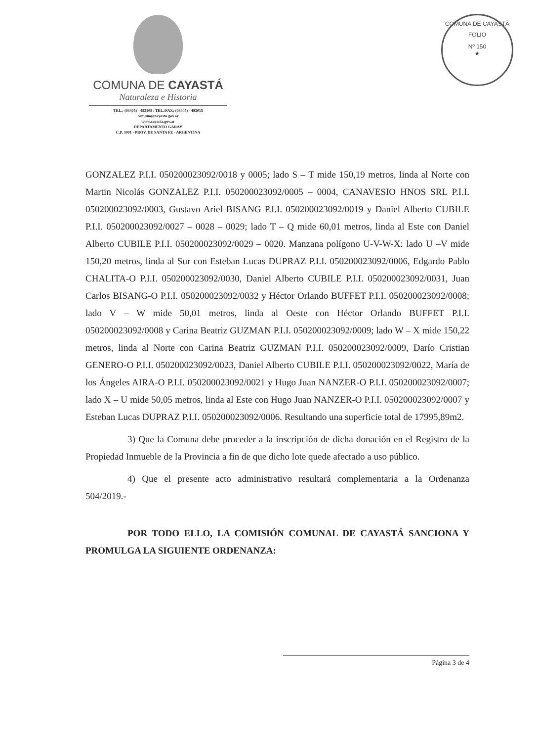COMUNA DE CAYASTÁ
Naturaleza e Historia
TEL.: (03405) - 493109 / TEL./FAX: (03405) - 493015
comuna@cayasta.gov.ar
www.cayasta.gov.ar
DEPARTAMENTO GARAY
C.P. 3001 - PROV. DE SANTA FE - ARGENTINA
COMUNA DE CAYASTÁ
FOLIO
Nº 150
★
GONZALEZ P.I.I. 050200023092/0018 y 0005; lado S – T mide 150,19 metros, linda al Norte con Martin Nicolás GONZALEZ P.I.I. 050200023092/0005 – 0004, CANAVESIO HNOS SRL P.I.I. 050200023092/0003, Gustavo Ariel BISANG P.I.I. 050200023092/0019 y Daniel Alberto CUBILE P.I.I. 050200023092/0027 – 0028 – 0029; lado T – Q mide 60,01 metros, linda al Este con Daniel Alberto CUBILE P.I.I. 050200023092/0029 – 0020. Manzana polígono U-V-W-X: lado U –V mide 150,20 metros, linda al Sur con Esteban Lucas DUPRAZ P.I.I. 050200023092/0006, Edgardo Pablo CHALITA-O P.I.I. 050200023092/0030, Daniel Alberto CUBILE P.I.I. 050200023092/0031, Juan Carlos BISANG-O P.I.I. 050200023092/0032 y Héctor Orlando BUFFET P.I.I. 050200023092/0008; lado V – W mide 50,01 metros, linda al Oeste con Héctor Orlando BUFFET P.I.I. 050200023092/0008 y Carina Beatriz GUZMAN P.I.I. 050200023092/0009; lado W – X mide 150,22 metros, linda al Norte con Carina Beatriz GUZMAN P.I.I. 050200023092/0009, Darío Cristian GENERO-O P.I.I. 050200023092/0023, Daniel Alberto CUBILE P.I.I. 050200023092/0022, María de los Ángeles AIRA-O P.I.I. 050200023092/0021 y Hugo Juan NANZER-O P.I.I. 050200023092/0007; lado X – U mide 50,05 metros, linda al Este con Hugo Juan NANZER-O P.I.I. 050200023092/0007 y Esteban Lucas DUPRAZ P.I.I. 050200023092/0006. Resultando una superficie total de 17995,89m2.
3) Que la Comuna debe proceder a la inscripción de dicha donación en el Registro de la Propiedad Inmueble de la Provincia a fin de que dicho lote quede afectado a uso público.
4) Que el presente acto administrativo resultará complementaria a la Ordenanza 504/2019.-
POR TODO ELLO, LA COMISIÓN COMUNAL DE CAYASTÁ SANCIONA Y PROMULGA LA SIGUIENTE ORDENANZA:
Página 3 de 4